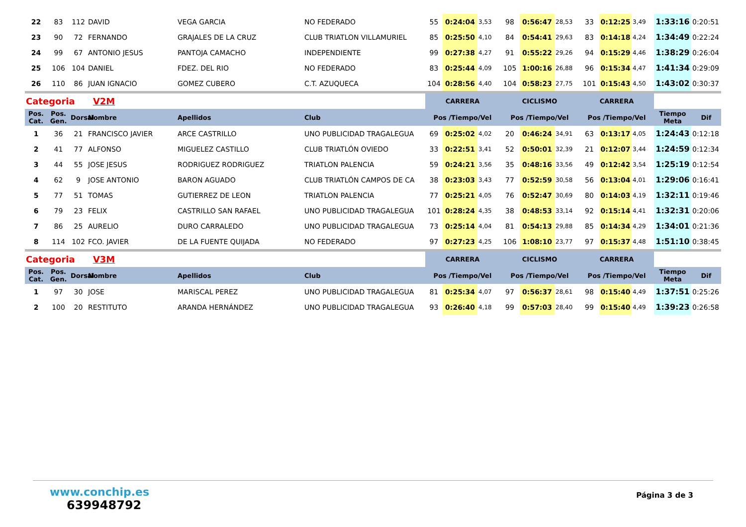| 22 | 83 | 112 | DAVID | VEGA GARCIA | NO FEDERADO | 55 | 0:24:04 | 3,53 | 98 | 0:56:47 | 28,53 | 33 | 0:12:25 | 3,49 | 1:33:16 | 0:20:51 |
| 23 | 90 | 72 | FERNANDO | GRAJALES DE LA CRUZ | CLUB TRIATLON VILLAMURIEL | 85 | 0:25:50 | 4,10 | 84 | 0:54:41 | 29,63 | 83 | 0:14:18 | 4,24 | 1:34:49 | 0:22:24 |
| 24 | 99 | 67 | ANTONIO JESUS | PANTOJA CAMACHO | INDEPENDIENTE | 99 | 0:27:38 | 4,27 | 91 | 0:55:22 | 29,26 | 94 | 0:15:29 | 4,46 | 1:38:29 | 0:26:04 |
| 25 | 106 | 104 | DANIEL | FDEZ. DEL RIO | NO FEDERADO | 83 | 0:25:44 | 4,09 | 105 | 1:00:16 | 26,88 | 96 | 0:15:34 | 4,47 | 1:41:34 | 0:29:09 |
| 26 | 110 | 86 | JUAN IGNACIO | GOMEZ CUBERO | C.T. AZUQUECA | 104 | 0:28:56 | 4,40 | 104 | 0:58:23 | 27,75 | 101 | 0:15:43 | 4,50 | 1:43:02 | 0:30:37 |
| Categoria V2M | | | | | | CARRERA | | | CICLISMO | | | CARRERA | | | | |
| Pos. Cat. | Pos. Gen. | Dorsal | Nombre | Apellidos | Club | Pos /Tiempo/Vel | | | Pos /Tiempo/Vel | | | Pos /Tiempo/Vel | | | Tiempo Meta | Dif |
| 1 | 36 | 21 | FRANCISCO JAVIER | ARCE CASTRILLO | UNO PUBLICIDAD TRAGALEGUA | 69 | 0:25:02 | 4,02 | 20 | 0:46:24 | 34,91 | 63 | 0:13:17 | 4,05 | 1:24:43 | 0:12:18 |
| 2 | 41 | 77 | ALFONSO | MIGUELEZ CASTILLO | CLUB TRIATLÓN OVIEDO | 33 | 0:22:51 | 3,41 | 52 | 0:50:01 | 32,39 | 21 | 0:12:07 | 3,44 | 1:24:59 | 0:12:34 |
| 3 | 44 | 55 | JOSE JESUS | RODRIGUEZ RODRIGUEZ | TRIATLON PALENCIA | 59 | 0:24:21 | 3,56 | 35 | 0:48:16 | 33,56 | 49 | 0:12:42 | 3,54 | 1:25:19 | 0:12:54 |
| 4 | 62 | 9 | JOSE ANTONIO | BARON AGUADO | CLUB TRIATLÓN CAMPOS DE CA | 38 | 0:23:03 | 3,43 | 77 | 0:52:59 | 30,58 | 56 | 0:13:04 | 4,01 | 1:29:06 | 0:16:41 |
| 5 | 77 | 51 | TOMAS | GUTIERREZ DE LEON | TRIATLON PALENCIA | 77 | 0:25:21 | 4,05 | 76 | 0:52:47 | 30,69 | 80 | 0:14:03 | 4,19 | 1:32:11 | 0:19:46 |
| 6 | 79 | 23 | FELIX | CASTRILLO SAN RAFAEL | UNO PUBLICIDAD TRAGALEGUA | 101 | 0:28:24 | 4,35 | 38 | 0:48:53 | 33,14 | 92 | 0:15:14 | 4,41 | 1:32:31 | 0:20:06 |
| 7 | 86 | 25 | AURELIO | DURO CARRALEDO | UNO PUBLICIDAD TRAGALEGUA | 73 | 0:25:14 | 4,04 | 81 | 0:54:13 | 29,88 | 85 | 0:14:34 | 4,29 | 1:34:01 | 0:21:36 |
| 8 | 114 | 102 | FCO. JAVIER | DE LA FUENTE QUIJADA | NO FEDERADO | 97 | 0:27:23 | 4,25 | 106 | 1:08:10 | 23,77 | 97 | 0:15:37 | 4,48 | 1:51:10 | 0:38:45 |
| Categoria V3M | | | | | | CARRERA | | | CICLISMO | | | CARRERA | | | | |
| Pos. Cat. | Pos. Gen. | Dorsal | Nombre | Apellidos | Club | Pos /Tiempo/Vel | | | Pos /Tiempo/Vel | | | Pos /Tiempo/Vel | | | Tiempo Meta | Dif |
| 1 | 97 | 30 | JOSE | MARISCAL PEREZ | UNO PUBLICIDAD TRAGALEGUA | 81 | 0:25:34 | 4,07 | 97 | 0:56:37 | 28,61 | 98 | 0:15:40 | 4,49 | 1:37:51 | 0:25:26 |
| 2 | 100 | 20 | RESTITUTO | ARANDA HERNÁNDEZ | UNO PUBLICIDAD TRAGALEGUA | 93 | 0:26:40 | 4,18 | 99 | 0:57:03 | 28,40 | 99 | 0:15:40 | 4,49 | 1:39:23 | 0:26:58 |
www.conchip.es
639948792
Página 3 de 3